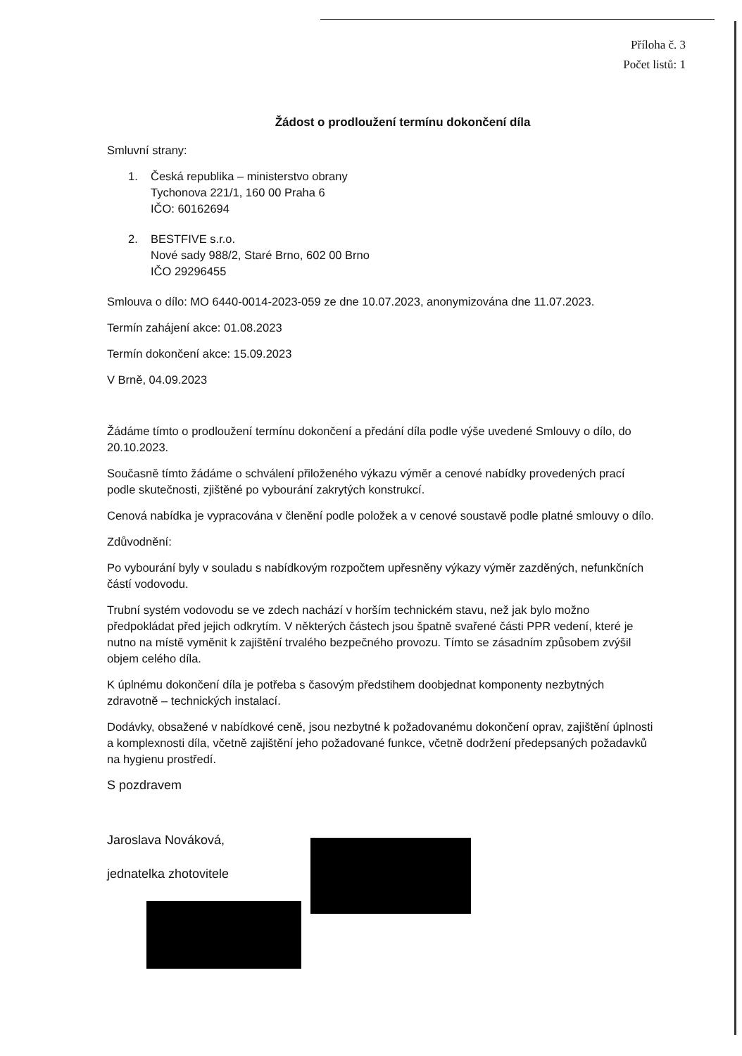Příloha č. 3
Počet listů: 1
Žádost o prodloužení termínu dokončení díla
Smluvní strany:
1. Česká republika – ministerstvo obrany
Tychonova 221/1, 160 00 Praha 6
IČO: 60162694
2. BESTFIVE s.r.o.
Nové sady 988/2, Staré Brno, 602 00 Brno
IČO 29296455
Smlouva o dílo: MO 6440-0014-2023-059 ze dne 10.07.2023, anonymizována dne 11.07.2023.
Termín zahájení akce: 01.08.2023
Termín dokončení akce: 15.09.2023
V Brně, 04.09.2023
Žádáme tímto o prodloužení termínu dokončení a předání díla podle výše uvedené Smlouvy o dílo, do 20.10.2023.
Současně tímto žádáme o schválení přiloženého výkazu výměr a cenové nabídky provedených prací podle skutečnosti, zjištěné po vybourání zakrytých konstrukcí.
Cenová nabídka je vypracována v členění podle položek a v cenové soustavě podle platné smlouvy o dílo.
Zdůvodnění:
Po vybourání byly v souladu s nabídkovým rozpočtem upřesněny výkazy výměr zazděných, nefunkčních částí vodovodu.
Trubní systém vodovodu se ve zdech nachází v horším technickém stavu, než jak bylo možno předpokládat před jejich odkrytím. V některých částech jsou špatně svařené části PPR vedení, které je nutno na místě vyměnit k zajištění trvalého bezpečného provozu. Tímto se zásadním způsobem zvýšil objem celého díla.
K úplnému dokončení díla je potřeba s časovým předstihem doobjednat komponenty nezbytných zdravotně – technických instalací.
Dodávky, obsažené v nabídkové ceně, jsou nezbytné k požadovanému dokončení oprav, zajištění úplnosti a komplexnosti díla, včetně zajištění jeho požadované funkce, včetně dodržení předepsaných požadavků na hygienu prostředí.
S pozdravem
Jaroslava Nováková,
jednatelka zhotovitele